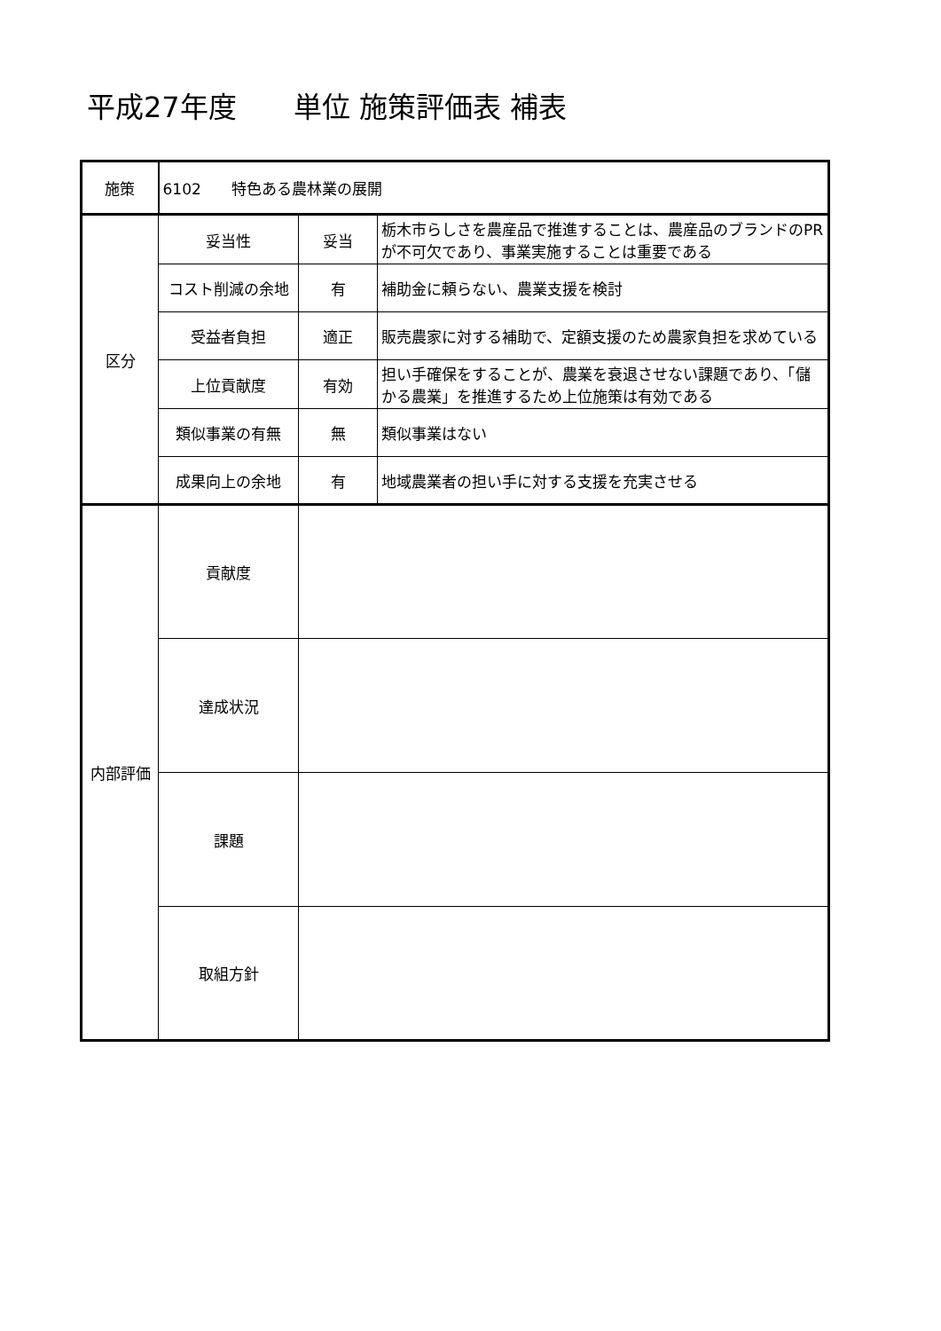平成27年度　　単位 施策評価表 補表
| 施策 | 6102 特色ある農林業の展開 | | |
| 区分 | 妥当性 | 妥当 | 栃木市らしさを農産品で推進することは、農産品のブランドのPRが不可欠であり、事業実施することは重要である |
| | コスト削減の余地 | 有 | 補助金に頼らない、農業支援を検討 |
| | 受益者負担 | 適正 | 販売農家に対する補助で、定額支援のため農家負担を求めている |
| | 上位貢献度 | 有効 | 担い手確保をすることが、農業を衰退させない課題であり、「儲かる農業」を推進するため上位施策は有効である |
| | 類似事業の有無 | 無 | 類似事業はない |
| | 成果向上の余地 | 有 | 地域農業者の担い手に対する支援を充実させる |
| 内部評価 | 貢献度 | | |
| | 達成状況 | | |
| | 課題 | | |
| | 取組方針 | | |